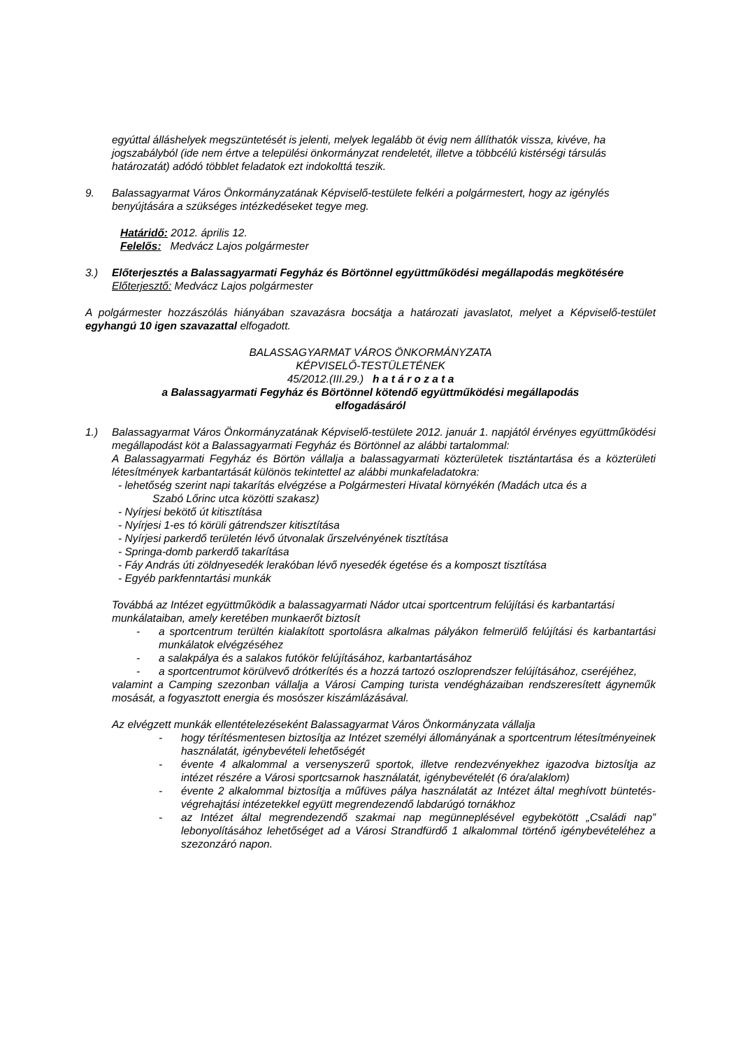egyúttal álláshelyek megszüntetését is jelenti, melyek legalább öt évig nem állíthatók vissza, kivéve, ha jogszabályból (ide nem értve a települési önkormányzat rendeletét, illetve a többcélú kistérségi társulás határozatát) adódó többlet feladatok ezt indokolttá teszik.
9. Balassagyarmat Város Önkormányzatának Képviselő-testülete felkéri a polgármestert, hogy az igénylés benyújtására a szükséges intézkedéseket tegye meg.
Határidő: 2012. április 12.
Felelős: Medvácz Lajos polgármester
3.) Előterjesztés a Balassagyarmati Fegyház és Börtönnel együttműködési megállapodás megkötésére
Előterjesztő: Medvácz Lajos polgármester
A polgármester hozzászólás hiányában szavazásra bocsátja a határozati javaslatot, melyet a Képviselő-testület egyhangú 10 igen szavazattal elfogadott.
BALASSAGYARMAT VÁROS ÖNKORMÁNYZATA
KÉPVISELŐ-TESTÜLETÉNEK
45/2012.(III.29.) h a t á r o z a t a
a Balassagyarmati Fegyház és Börtönnel kötendő együttműködési megállapodás
elfogadásáról
1.) Balassagyarmat Város Önkormányzatának Képviselő-testülete 2012. január 1. napjától érvényes együttműködési megállapodást köt a Balassagyarmati Fegyház és Börtönnel az alábbi tartalommal:
A Balassagyarmati Fegyház és Börtön vállalja a balassagyarmati közterületek tisztántartása és a közterületi létesítmények karbantartását különös tekintettel az alábbi munkafeladatokra:
- lehetőség szerint napi takarítás elvégzése a Polgármesteri Hivatal környékén (Madách utca és a
Szabó Lőrinc utca közötti szakasz)
- Nyírjesi bekötő út kitisztítása
- Nyírjesi 1-es tó körüli gátrendszer kitisztítása
- Nyírjesi parkerdő területén lévő útvonalak űrszelvényének tisztítása
- Springa-domb parkerdő takarítása
- Fáy András úti zöldnyesedék lerakóban lévő nyesedék égetése és a komposzt tisztítása
- Egyéb parkfenntartási munkák
Továbbá az Intézet együttműködik a balassagyarmati Nádor utcai sportcentrum felújítási és karbantartási munkálataiban, amely keretében munkaerőt biztosít
- a sportcentrum terültén kialakított sportolásra alkalmas pályákon felmerülő felújítási és karbantartási munkálatok elvégzéséhez
- a salakpálya és a salakos futókör felújításához, karbantartásához
- a sportcentrumot körülvevő drótkerítés és a hozzá tartozó oszloprendszer felújításához, cseréjéhez,
valamint a Camping szezonban vállalja a Városi Camping turista vendégházaiban rendszeresített ágyneműk mosását, a fogyasztott energia és mosószer kiszámlázásával.
Az elvégzett munkák ellentételezéseként Balassagyarmat Város Önkormányzata vállalja
- hogy térítésmentesen biztosítja az Intézet személyi állományának a sportcentrum létesítményeinek használatát, igénybevételi lehetőségét
- évente 4 alkalommal a versenyszerű sportok, illetve rendezvényekhez igazodva biztosítja az intézet részére a Városi sportcsarnok használatát, igénybevételét (6 óra/alaklom)
- évente 2 alkalommal biztosítja a műfüves pálya használatát az Intézet által meghívott büntetés-végrehajtási intézetekkel együtt megrendezendő labdarúgó tornákhoz
- az Intézet által megrendezendő szakmai nap megünneplésével egybekötött „Családi nap” lebonyolításához lehetőséget ad a Városi Strandfürdő 1 alkalommal történő igénybevételéhez a szezonzáró napon.